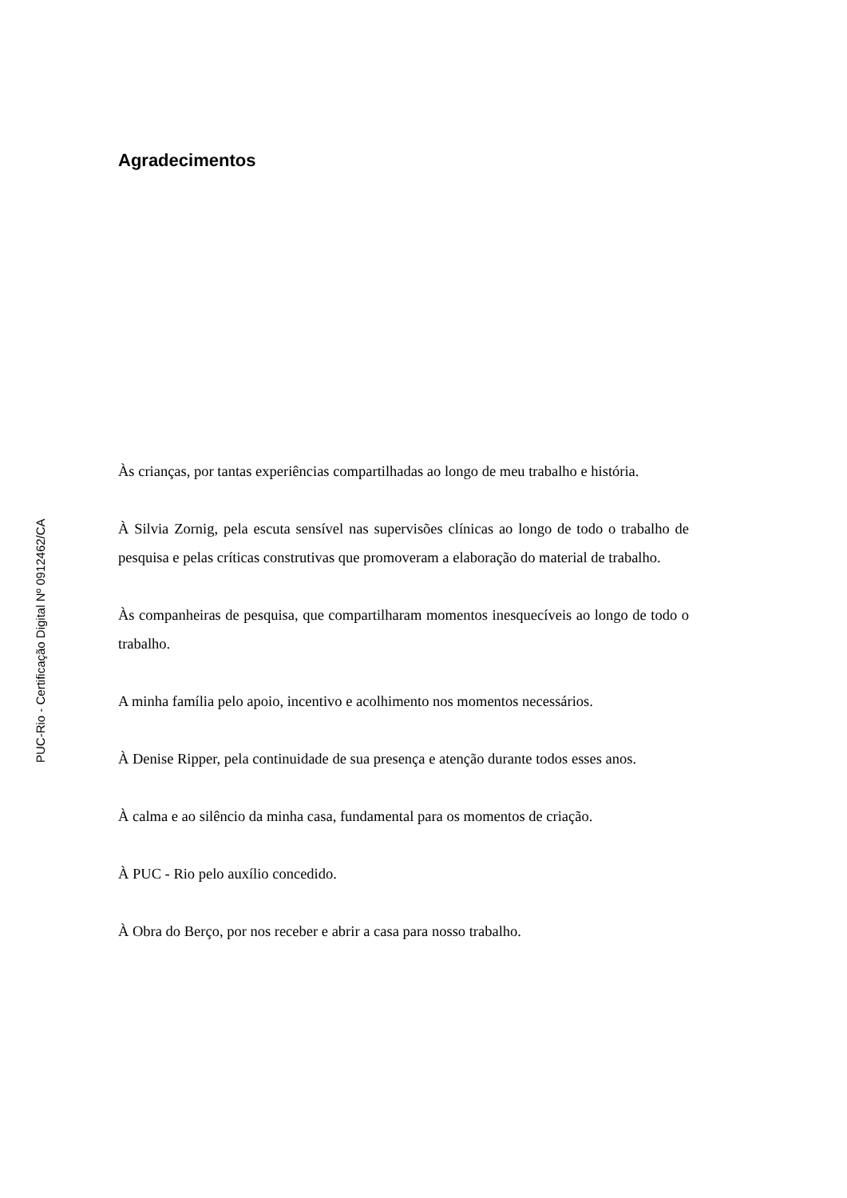Agradecimentos
Às crianças, por tantas experiências compartilhadas ao longo de meu trabalho e história.
À Silvia Zornig, pela escuta sensível nas supervisões clínicas ao longo de todo o trabalho de pesquisa e pelas críticas construtivas que promoveram a elaboração do material de trabalho.
Às companheiras de pesquisa, que compartilharam momentos inesquecíveis ao longo de todo o trabalho.
A minha família pelo apoio, incentivo e acolhimento nos momentos necessários.
À Denise Ripper, pela continuidade de sua presença e atenção durante todos esses anos.
À calma e ao silêncio da minha casa, fundamental para os momentos de criação.
À PUC - Rio pelo auxílio concedido.
À Obra do Berço, por nos receber e abrir a casa para nosso trabalho.
PUC-Rio - Certificação Digital Nº 0912462/CA